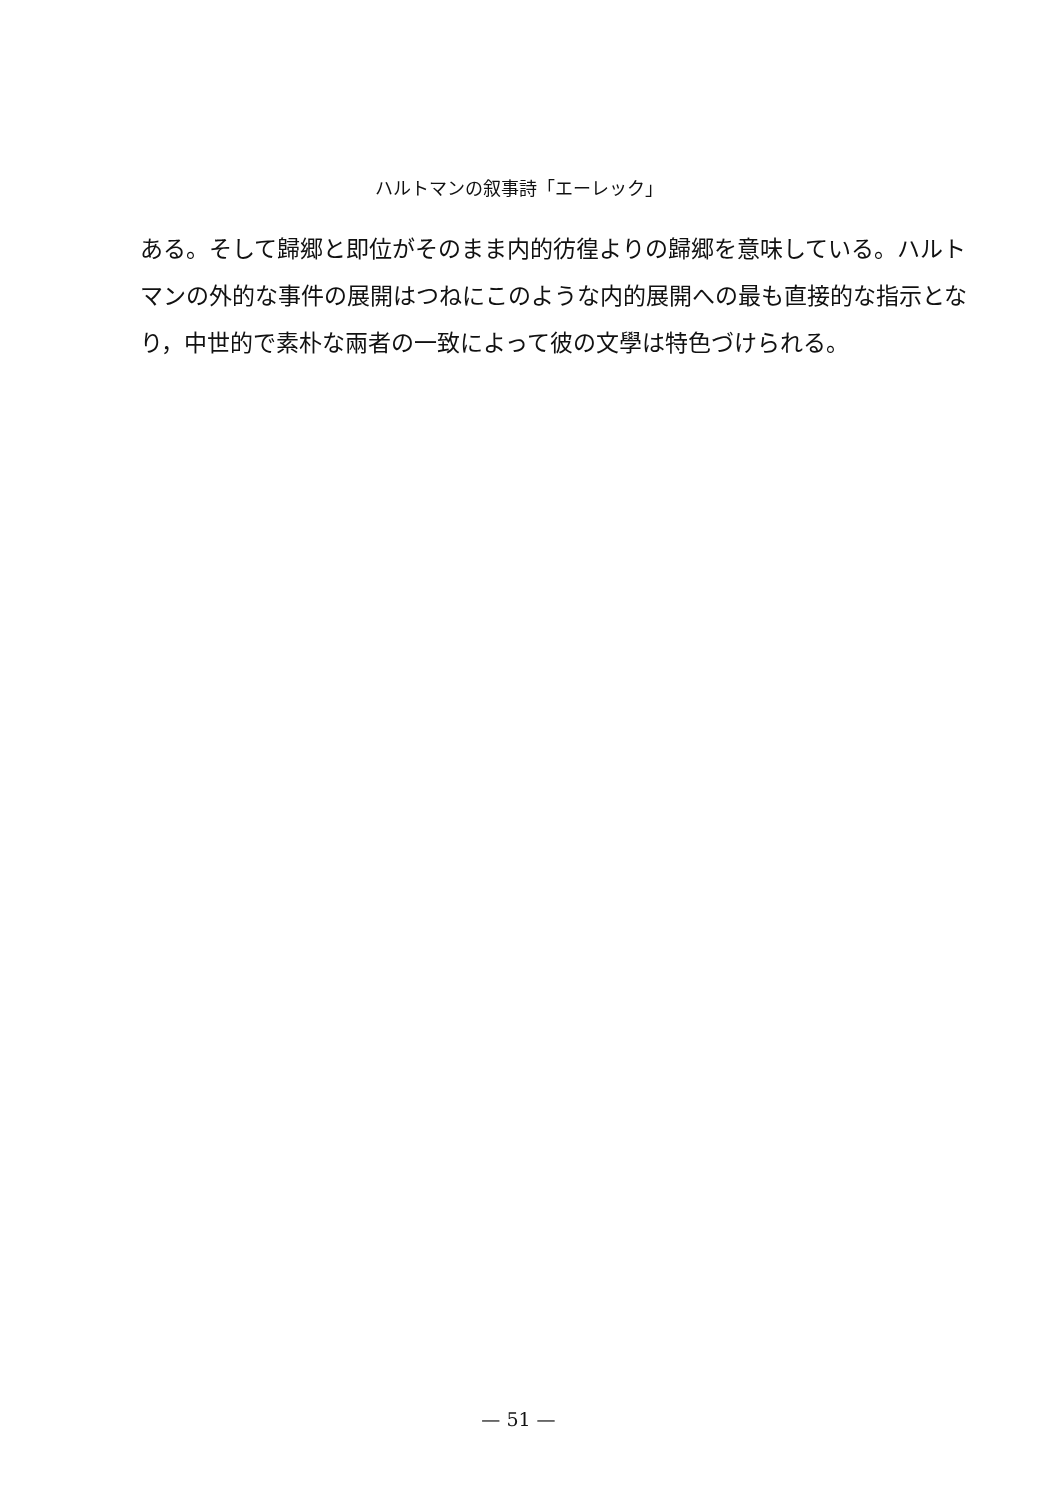ハルトマンの叙事詩「エーレック」
ある。そして歸郷と即位がそのまま内的彷徨よりの歸郷を意味している。ハルトマンの外的な事件の展開はつねにこのような内的展開への最も直接的な指示となり，中世的で素朴な兩者の一致によって彼の文學は特色づけられる。
— 51 —